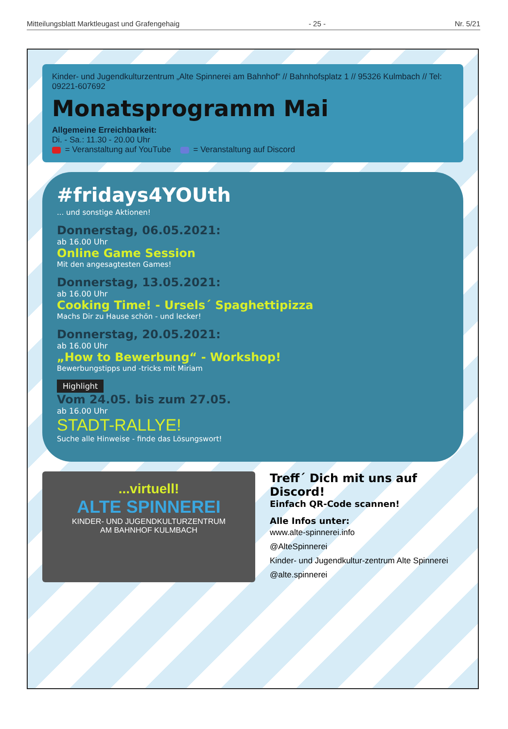Mitteilungsblatt Marktleugast und Grafengehaig - 25 - Nr. 5/21
Kinder- und Jugendkulturzentrum „Alte Spinnerei am Bahnhof“ // Bahnhofsplatz 1 // 95326 Kulmbach // Tel: 09221-607692
Monatsprogramm Mai
Allgemeine Erreichbarkeit:
Di. - Sa.: 11.30 - 20.00 Uhr
= Veranstaltung auf YouTube = Veranstaltung auf Discord
#fridays4YOUth
... und sonstige Aktionen!
Donnerstag, 06.05.2021:
ab 16.00 Uhr
Online Game Session
Mit den angesagtesten Games!
Donnerstag, 13.05.2021:
ab 16.00 Uhr
Cooking Time! - Ursels´ Spaghettipizza
Machs Dir zu Hause schön - und lecker!
Donnerstag, 20.05.2021:
ab 16.00 Uhr
„How to Bewerbung“ - Workshop!
Bewerbungstipps und -tricks mit Miriam
Highlight
Vom 24.05. bis zum 27.05.
ab 16.00 Uhr
STADT-RALLYE!
Suche alle Hinweise - finde das Lösungswort!
...virtuell!
ALTE SPINNEREI
KINDER- UND JUGENDKULTURZENTRUM
AM BAHNHOF KULMBACH
Treff´ Dich mit uns auf Discord!
Einfach QR-Code scannen!
Alle Infos unter:
www.alte-spinnerei.info
@AlteSpinnerei
Kinder- und Jugendkultur-zentrum Alte Spinnerei
@alte.spinnerei